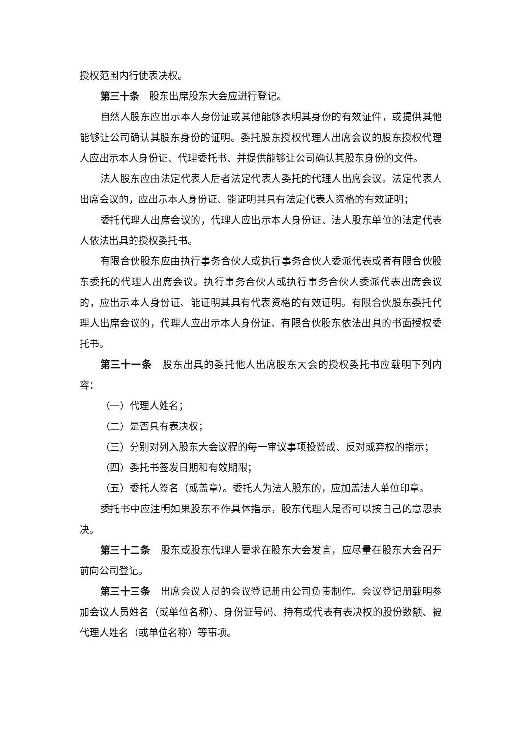授权范围内行使表决权。
第三十条　股东出席股东大会应进行登记。
自然人股东应出示本人身份证或其他能够表明其身份的有效证件，或提供其他能够让公司确认其股东身份的证明。委托股东授权代理人出席会议的股东授权代理人应出示本人身份证、代理委托书、并提供能够让公司确认其股东身份的文件。
法人股东应由法定代表人后者法定代表人委托的代理人出席会议。法定代表人出席会议的，应出示本人身份证、能证明其具有法定代表人资格的有效证明；
委托代理人出席会议的，代理人应出示本人身份证、法人股东单位的法定代表人依法出具的授权委托书。
有限合伙股东应由执行事务合伙人或执行事务合伙人委派代表或者有限合伙股东委托的代理人出席会议。执行事务合伙人或执行事务合伙人委派代表出席会议的，应出示本人身份证、能证明其具有代表资格的有效证明。有限合伙股东委托代理人出席会议的，代理人应出示本人身份证、有限合伙股东依法出具的书面授权委托书。
第三十一条　股东出具的委托他人出席股东大会的授权委托书应载明下列内容：
（一）代理人姓名；
（二）是否具有表决权；
（三）分别对列入股东大会议程的每一审议事项投赞成、反对或弃权的指示；
（四）委托书签发日期和有效期限；
（五）委托人签名（或盖章）。委托人为法人股东的，应加盖法人单位印章。
委托书中应注明如果股东不作具体指示，股东代理人是否可以按自己的意思表决。
第三十二条　股东或股东代理人要求在股东大会发言，应尽量在股东大会召开前向公司登记。
第三十三条　出席会议人员的会议登记册由公司负责制作。会议登记册载明参加会议人员姓名（或单位名称）、身份证号码、持有或代表有表决权的股份数额、被代理人姓名（或单位名称）等事项。